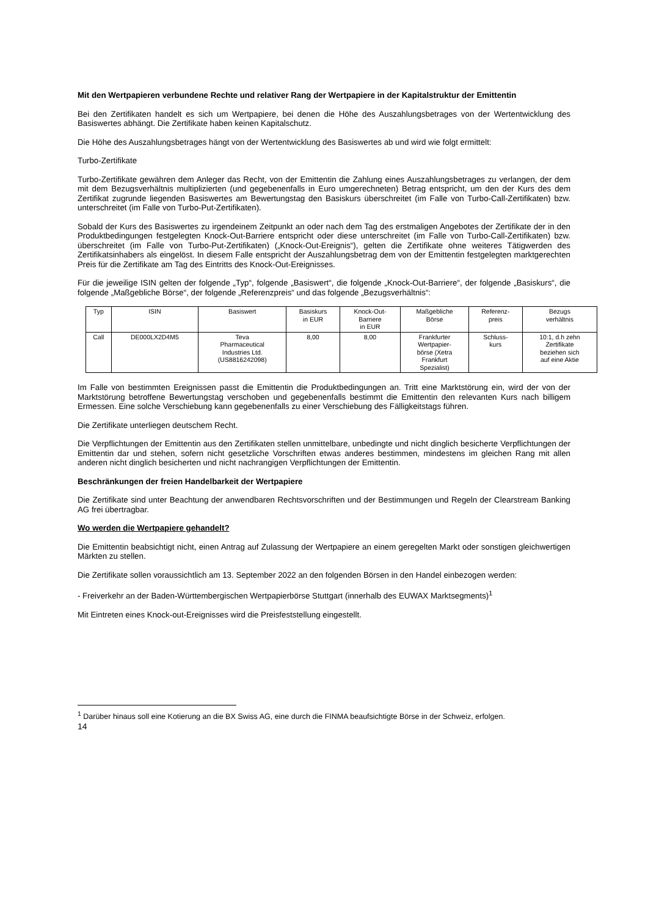Mit den Wertpapieren verbundene Rechte und relativer Rang der Wertpapiere in der Kapitalstruktur der Emittentin
Bei den Zertifikaten handelt es sich um Wertpapiere, bei denen die Höhe des Auszahlungsbetrages von der Wertentwicklung des Basiswertes abhängt. Die Zertifikate haben keinen Kapitalschutz.
Die Höhe des Auszahlungsbetrages hängt von der Wertentwicklung des Basiswertes ab und wird wie folgt ermittelt:
Turbo-Zertifikate
Turbo-Zertifikate gewähren dem Anleger das Recht, von der Emittentin die Zahlung eines Auszahlungsbetrages zu verlangen, der dem mit dem Bezugsverhältnis multiplizierten (und gegebenenfalls in Euro umgerechneten) Betrag entspricht, um den der Kurs des dem Zertifikat zugrunde liegenden Basiswertes am Bewertungstag den Basiskurs überschreitet (im Falle von Turbo-Call-Zertifikaten) bzw. unterschreitet (im Falle von Turbo-Put-Zertifikaten).
Sobald der Kurs des Basiswertes zu irgendeinem Zeitpunkt an oder nach dem Tag des erstmaligen Angebotes der Zertifikate der in den Produktbedingungen festgelegten Knock-Out-Barriere entspricht oder diese unterschreitet (im Falle von Turbo-Call-Zertifikaten) bzw. überschreitet (im Falle von Turbo-Put-Zertifikaten) („Knock-Out-Ereignis“), gelten die Zertifikate ohne weiteres Tätigwerden des Zertifikatsinhabers als eingelöst. In diesem Falle entspricht der Auszahlungsbetrag dem von der Emittentin festgelegten marktgerechten Preis für die Zertifikate am Tag des Eintritts des Knock-Out-Ereignisses.
Für die jeweilige ISIN gelten der folgende „Typ“, folgende „Basiswert“, die folgende „Knock-Out-Barriere“, der folgende „Basiskurs“, die folgende „Maßgebliche Börse“, der folgende „Referenzpreis“ und das folgende „Bezugsverhältnis“:
| Typ | ISIN | Basiswert | Basiskurs in EUR | Knock-Out- Barriere in EUR | Maßgebliche Börse | Referenz- preis | Bezugs verhältnis |
| --- | --- | --- | --- | --- | --- | --- | --- |
| Call | DE000LX2D4M5 | Teva Pharmaceutical Industries Ltd. (US8816242098) | 8,00 | 8,00 | Frankfurter Wertpapier- börse (Xetra Frankfurt Spezialist) | Schluss- kurs | 10:1, d.h zehn Zertifikate beziehen sich auf eine Aktie |
Im Falle von bestimmten Ereignissen passt die Emittentin die Produktbedingungen an. Tritt eine Marktstörung ein, wird der von der Marktstörung betroffene Bewertungstag verschoben und gegebenenfalls bestimmt die Emittentin den relevanten Kurs nach billigem Ermessen. Eine solche Verschiebung kann gegebenenfalls zu einer Verschiebung des Fälligkeitstags führen.
Die Zertifikate unterliegen deutschem Recht.
Die Verpflichtungen der Emittentin aus den Zertifikaten stellen unmittelbare, unbedingte und nicht dinglich besicherte Verpflichtungen der Emittentin dar und stehen, sofern nicht gesetzliche Vorschriften etwas anderes bestimmen, mindestens im gleichen Rang mit allen anderen nicht dinglich besicherten und nicht nachrangigen Verpflichtungen der Emittentin.
Beschränkungen der freien Handelbarkeit der Wertpapiere
Die Zertifikate sind unter Beachtung der anwendbaren Rechtsvorschriften und der Bestimmungen und Regeln der Clearstream Banking AG frei übertragbar.
Wo werden die Wertpapiere gehandelt?
Die Emittentin beabsichtigt nicht, einen Antrag auf Zulassung der Wertpapiere an einem geregelten Markt oder sonstigen gleichwertigen Märkten zu stellen.
Die Zertifikate sollen voraussichtlich am 13. September 2022 an den folgenden Börsen in den Handel einbezogen werden:
- Freiverkehr an der Baden-Württembergischen Wertpapierbörse Stuttgart (innerhalb des EUWAX Marktsegments)<sup>1</sup>
Mit Eintreten eines Knock-out-Ereignisses wird die Preisfeststellung eingestellt.
<sup>1</sup> Darüber hinaus soll eine Kotierung an die BX Swiss AG, eine durch die FINMA beaufsichtigte Börse in der Schweiz, erfolgen.
14